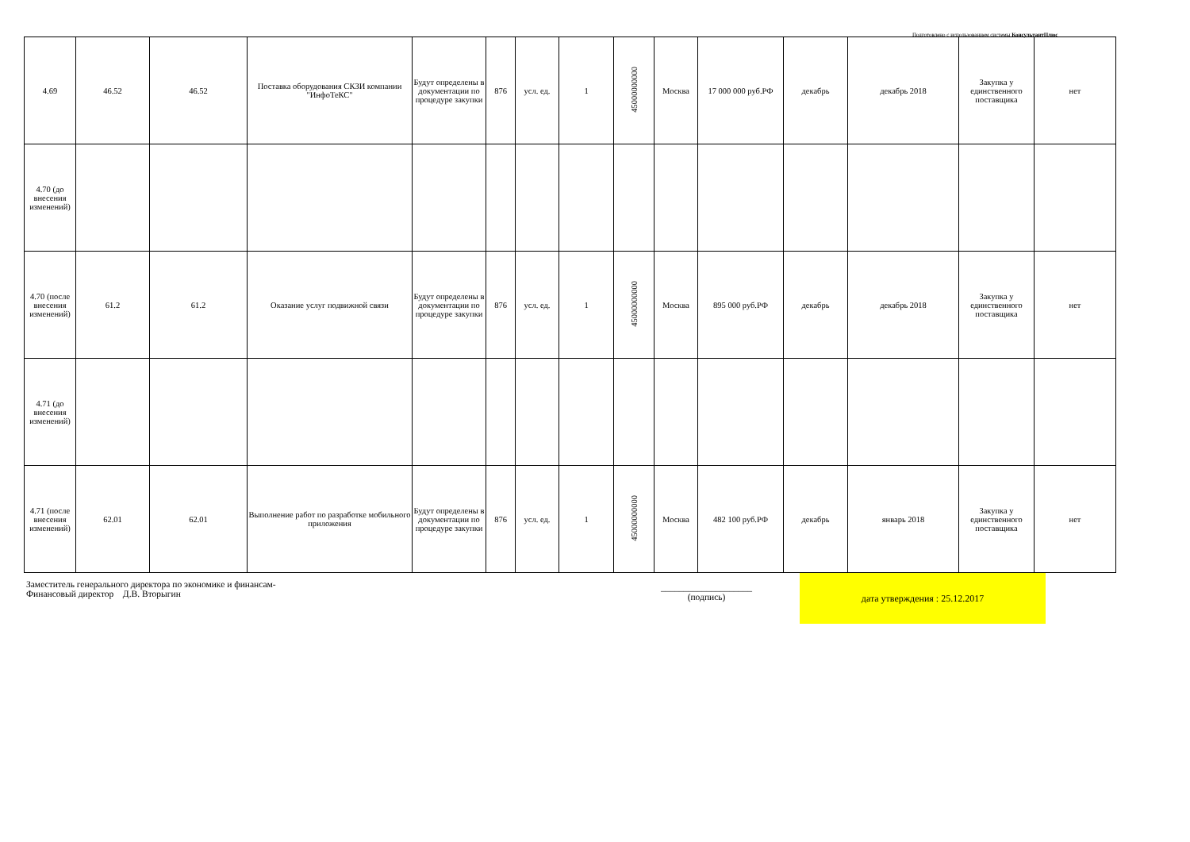Подготовлено с использованием системы КонсультантПлюс
| 4.69 | 46.52 | 46.52 | Поставка оборудования СКЗИ компании "ИнфоТеКС" | Будут определены в документации по процедуре закупки | 876 | усл. ед. | 1 | 45000000000 | Москва | 17 000 000 руб.РФ | декабрь | декабрь 2018 | Закупка у единственного поставщика | нет |
| 4.70 (до внесения изменений) | | | | | | | | | | | | | | |
| 4.70 (после внесения изменений) | 61.2 | 61.2 | Оказание услуг подвижной связи | Будут определены в документации по процедуре закупки | 876 | усл. ед. | 1 | 45000000000 | Москва | 895 000 руб.РФ | декабрь | декабрь 2018 | Закупка у единственного поставщика | нет |
| 4.71 (до внесения изменений) | | | | | | | | | | | | | | |
| 4.71 (после внесения изменений) | 62.01 | 62.01 | Выполнение работ по разработке мобильного приложения | Будут определены в документации по процедуре закупки | 876 | усл. ед. | 1 | 45000000000 | Москва | 482 100 руб.РФ | декабрь | январь 2018 | Закупка у единственного поставщика | нет |
Заместитель генерального директора по экономике и финансам-
Финансовый директор Д.В. Вторыгин
____________________
(подпись)
дата утверждения : 25.12.2017